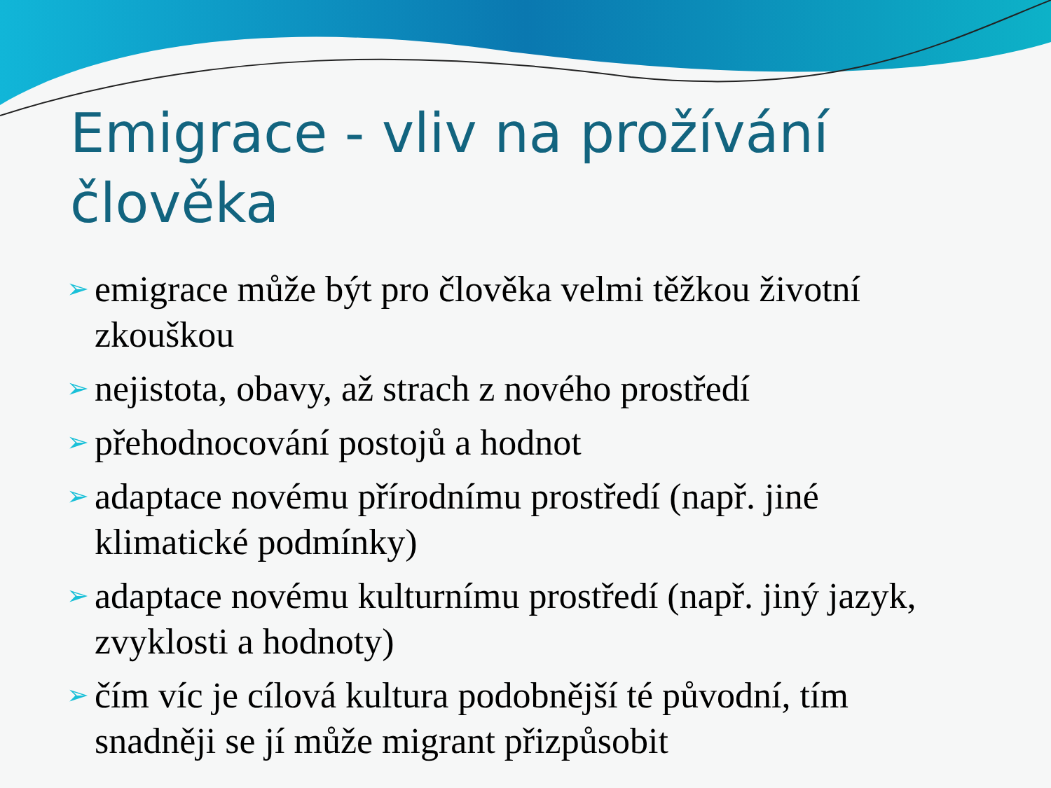Emigrace - vliv na prožívání člověka
➢ emigrace může být pro člověka velmi těžkou životní zkouškou
➢ nejistota, obavy, až strach z nového prostředí
➢ přehodnocování postojů a hodnot
➢ adaptace novému přírodnímu prostředí (např. jiné klimatické podmínky)
➢ adaptace novému kulturnímu prostředí (např. jiný jazyk, zvyklosti a hodnoty)
➢ čím víc je cílová kultura podobnější té původní, tím snadněji se jí může migrant přizpůsobit